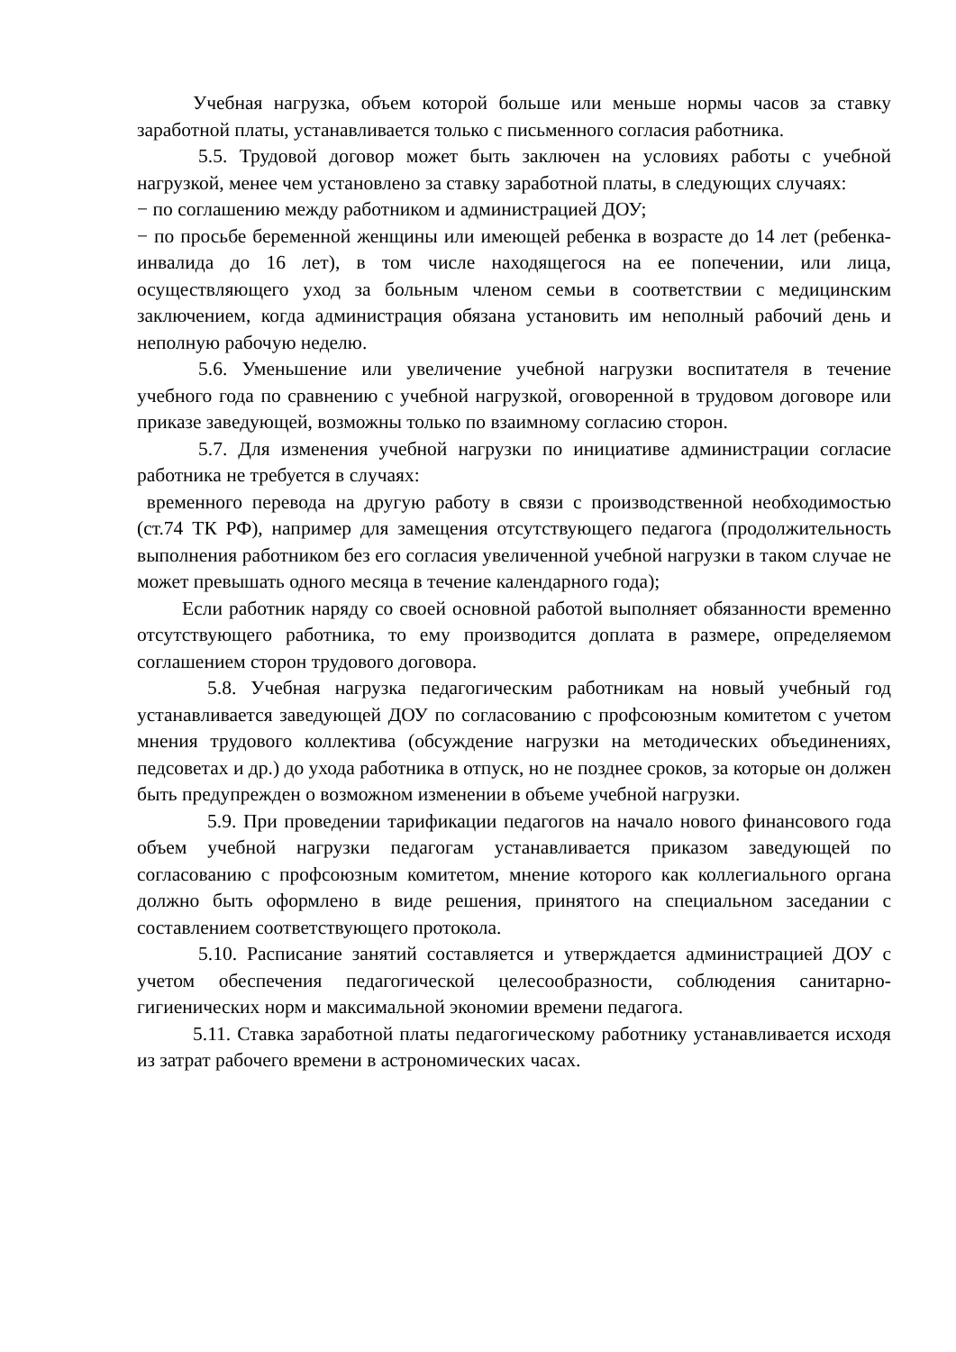Учебная нагрузка, объем которой больше или меньше нормы часов за ставку заработной платы, устанавливается только с письменного согласия работника.
5.5. Трудовой договор может быть заключен на условиях работы с учебной нагрузкой, менее чем установлено за ставку заработной платы, в следующих случаях:
− по соглашению между работником и администрацией ДОУ;
− по просьбе беременной женщины или имеющей ребенка в возрасте до 14 лет (ребенка-инвалида до 16 лет), в том числе находящегося на ее попечении, или лица, осуществляющего уход за больным членом семьи в соответствии с медицинским заключением, когда администрация обязана установить им неполный рабочий день и неполную рабочую неделю.
5.6. Уменьшение или увеличение учебной нагрузки воспитателя в течение учебного года по сравнению с учебной нагрузкой, оговоренной в трудовом договоре или приказе заведующей, возможны только по взаимному согласию сторон.
5.7. Для изменения учебной нагрузки по инициативе администрации согласие работника не требуется в случаях:
временного перевода на другую работу в связи с производственной необходимостью (ст.74 ТК РФ), например для замещения отсутствующего педагога (продолжительность выполнения работником без его согласия увеличенной учебной нагрузки в таком случае не может превышать одного месяца в течение календарного года);
Если работник наряду со своей основной работой выполняет обязанности временно отсутствующего работника, то ему производится доплата в размере, определяемом соглашением сторон трудового договора.
5.8. Учебная нагрузка педагогическим работникам на новый учебный год устанавливается заведующей ДОУ по согласованию с профсоюзным комитетом с учетом мнения трудового коллектива (обсуждение нагрузки на методических объединениях, педсоветах и др.) до ухода работника в отпуск, но не позднее сроков, за которые он должен быть предупрежден о возможном изменении в объеме учебной нагрузки.
5.9. При проведении тарификации педагогов на начало нового финансового года объем учебной нагрузки педагогам устанавливается приказом заведующей по согласованию с профсоюзным комитетом, мнение которого как коллегиального органа должно быть оформлено в виде решения, принятого на специальном заседании с составлением соответствующего протокола.
5.10. Расписание занятий составляется и утверждается администрацией ДОУ с учетом обеспечения педагогической целесообразности, соблюдения санитарно-гигиенических норм и максимальной экономии времени педагога.
5.11. Ставка заработной платы педагогическому работнику устанавливается исходя из затрат рабочего времени в астрономических часах.